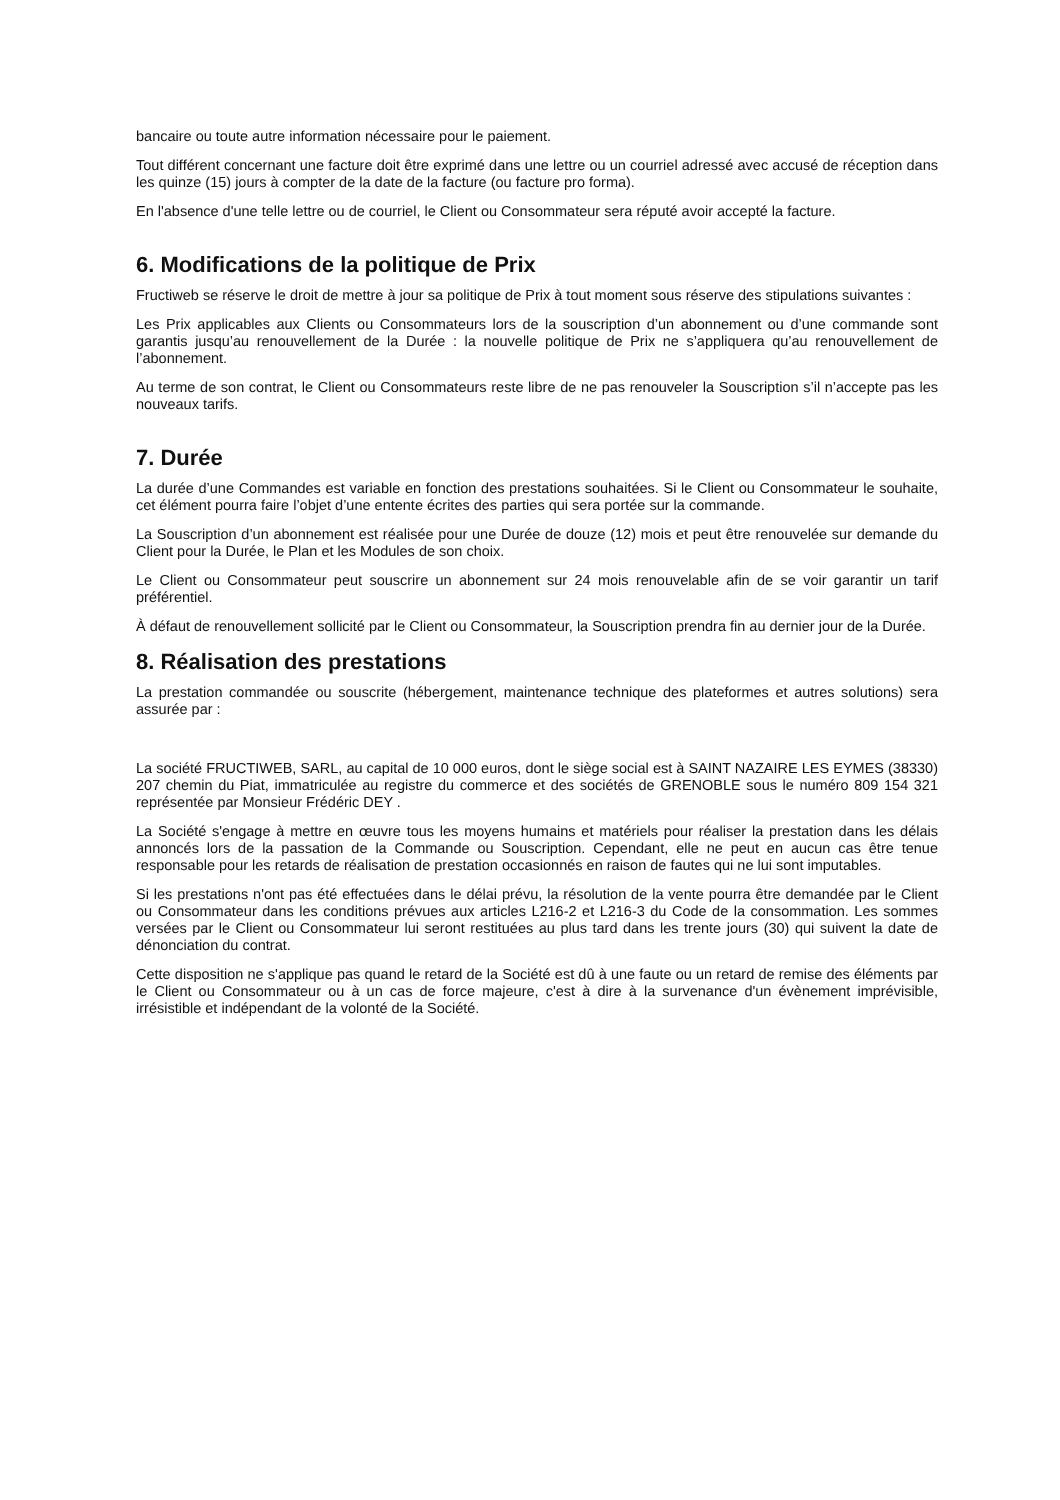bancaire ou toute autre information nécessaire pour le paiement.
Tout différent concernant une facture doit être exprimé dans une lettre ou un courriel adressé avec accusé de réception dans les quinze (15) jours à compter de la date de la facture (ou facture pro forma).
En l'absence d'une telle lettre ou de courriel, le Client ou Consommateur sera réputé avoir accepté la facture.
6. Modifications de la politique de Prix
Fructiweb se réserve le droit de mettre à jour sa politique de Prix à tout moment sous réserve des stipulations suivantes :
Les Prix applicables aux Clients ou Consommateurs lors de la souscription d’un abonnement ou d’une commande sont garantis jusqu’au renouvellement de la Durée : la nouvelle politique de Prix ne s’appliquera qu’au renouvellement de l’abonnement.
Au terme de son contrat, le Client ou Consommateurs reste libre de ne pas renouveler la Souscription s’il n’accepte pas les nouveaux tarifs.
7. Durée
La durée d’une Commandes est variable en fonction des prestations souhaitées. Si le Client ou Consommateur le souhaite, cet élément pourra faire l’objet d’une entente écrites des parties qui sera portée sur la commande.
La Souscription d’un abonnement est réalisée pour une Durée de douze (12) mois et peut être renouvelée sur demande du Client pour la Durée, le Plan et les Modules de son choix.
Le Client ou Consommateur peut souscrire un abonnement sur 24 mois renouvelable afin de se voir garantir un tarif préférentiel.
À défaut de renouvellement sollicité par le Client ou Consommateur, la Souscription prendra fin au dernier jour de la Durée.
8. Réalisation des prestations
La prestation commandée ou souscrite (hébergement, maintenance technique des plateformes et autres solutions) sera assurée par :
La société FRUCTIWEB, SARL, au capital de 10 000 euros, dont le siège social est à SAINT NAZAIRE LES EYMES (38330) 207 chemin du Piat, immatriculée au registre du commerce et des sociétés de GRENOBLE sous le numéro 809 154 321 représentée par Monsieur Frédéric DEY .
La Société s'engage à mettre en œuvre tous les moyens humains et matériels pour réaliser la prestation dans les délais annoncés lors de la passation de la Commande ou Souscription. Cependant, elle ne peut en aucun cas être tenue responsable pour les retards de réalisation de prestation occasionnés en raison de fautes qui ne lui sont imputables.
Si les prestations n'ont pas été effectuées dans le délai prévu, la résolution de la vente pourra être demandée par le Client ou Consommateur dans les conditions prévues aux articles L216-2 et L216-3 du Code de la consommation. Les sommes versées par le Client ou Consommateur lui seront restituées au plus tard dans les trente jours (30) qui suivent la date de dénonciation du contrat.
Cette disposition ne s'applique pas quand le retard de la Société est dû à une faute ou un retard de remise des éléments par le Client ou Consommateur ou à un cas de force majeure, c'est à dire à la survenance d'un évènement imprévisible, irrésistible et indépendant de la volonté de la Société.